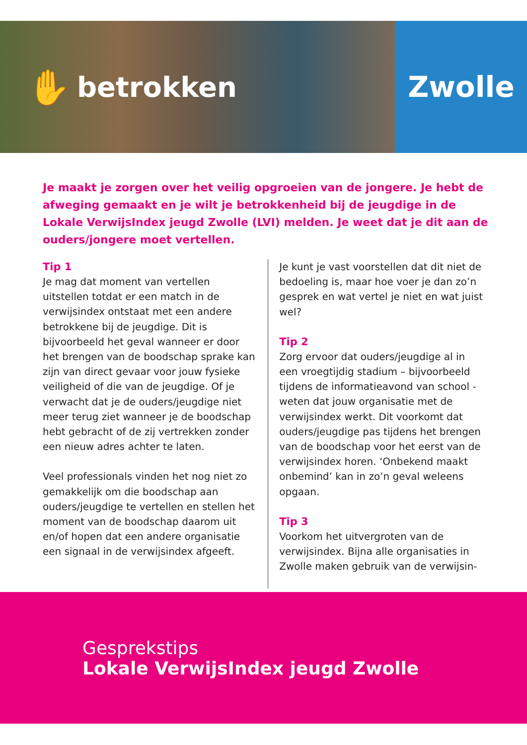✋ betrokken Zwolle
Je maakt je zorgen over het veilig opgroeien van de jongere. Je hebt de afweging gemaakt en je wilt je betrokkenheid bij de jeugdige in de Lokale VerwijsIndex jeugd Zwolle (LVI) melden. Je weet dat je dit aan de ouders/jongere moet vertellen.
Tip 1
Je mag dat moment van vertellen uitstellen totdat er een match in de verwijsindex ontstaat met een andere betrokkene bij de jeugdige. Dit is bijvoorbeeld het geval wanneer er door het brengen van de boodschap sprake kan zijn van direct gevaar voor jouw fysieke veiligheid of die van de jeugdige. Of je verwacht dat je de ouders/jeugdige niet meer terug ziet wanneer je de boodschap hebt gebracht of de zij vertrekken zonder een nieuw adres achter te laten.
Veel professionals vinden het nog niet zo gemakkelijk om die boodschap aan ouders/jeugdige te vertellen en stellen het moment van de boodschap daarom uit en/of hopen dat een andere organisatie een signaal in de verwijsindex afgeeft.
Je kunt je vast voorstellen dat dit niet de bedoeling is, maar hoe voer je dan zo’n gesprek en wat vertel je niet en wat juist wel?
Tip 2
Zorg ervoor dat ouders/jeugdige al in een vroegtijdig stadium – bijvoorbeeld tijdens de informatieavond van school - weten dat jouw organisatie met de verwijsindex werkt. Dit voorkomt dat ouders/jeugdige pas tijdens het brengen van de boodschap voor het eerst van de verwijsindex horen. ‘Onbekend maakt onbemind’ kan in zo’n geval weleens opgaan.
Tip 3
Voorkom het uitvergroten van de verwijsindex. Bijna alle organisaties in Zwolle maken gebruik van de verwijsin-
Gesprekstips
Lokale VerwijsIndex jeugd Zwolle